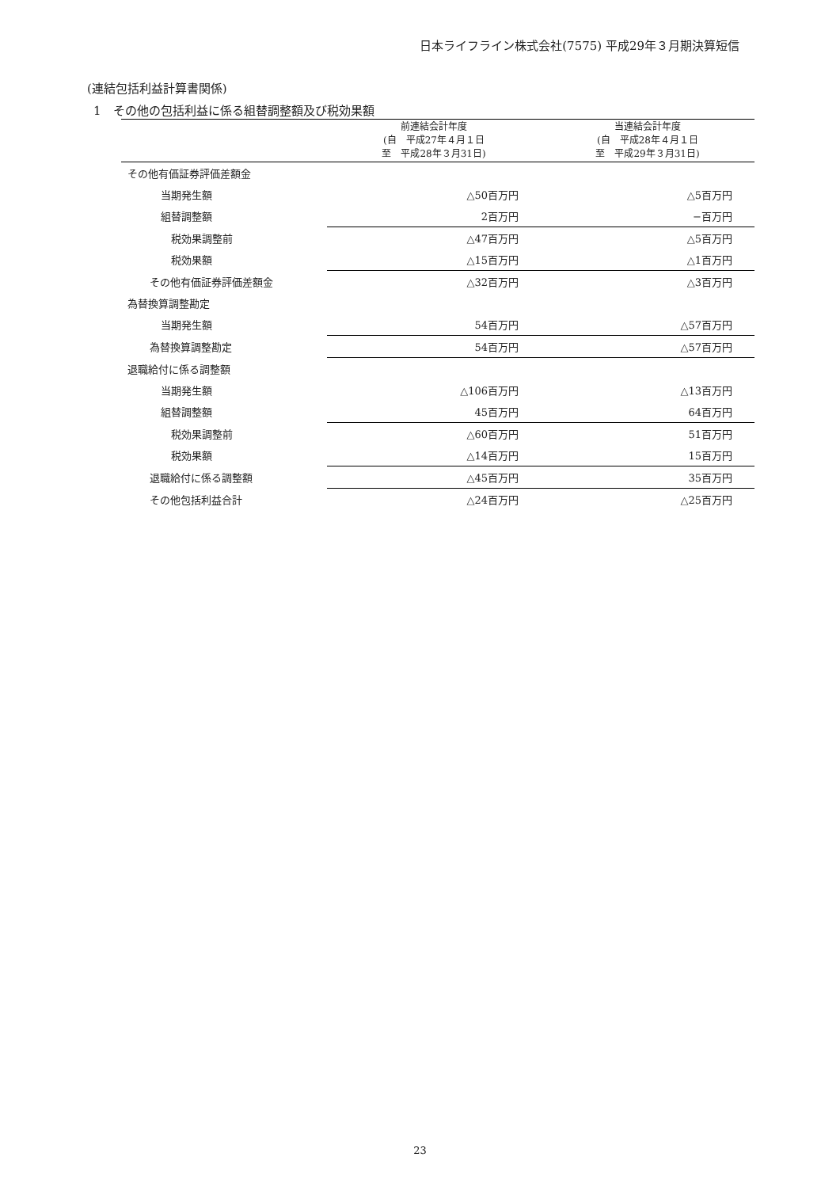日本ライフライン株式会社(7575) 平成29年３月期決算短信
(連結包括利益計算書関係)
1　その他の包括利益に係る組替調整額及び税効果額
| | 前連結会計年度 (自 平成27年４月１日 至 平成28年３月31日) | 当連結会計年度 (自 平成28年４月１日 至 平成29年３月31日) |
| --- | --- | --- |
| その他有価証券評価差額金 | | |
| 当期発生額 | △50百万円 | △5百万円 |
| 組替調整額 | 2百万円 | −百万円 |
| 税効果調整前 | △47百万円 | △5百万円 |
| 税効果額 | △15百万円 | △1百万円 |
| その他有価証券評価差額金 | △32百万円 | △3百万円 |
| 為替換算調整勘定 | | |
| 当期発生額 | 54百万円 | △57百万円 |
| 為替換算調整勘定 | 54百万円 | △57百万円 |
| 退職給付に係る調整額 | | |
| 当期発生額 | △106百万円 | △13百万円 |
| 組替調整額 | 45百万円 | 64百万円 |
| 税効果調整前 | △60百万円 | 51百万円 |
| 税効果額 | △14百万円 | 15百万円 |
| 退職給付に係る調整額 | △45百万円 | 35百万円 |
| その他包括利益合計 | △24百万円 | △25百万円 |
23